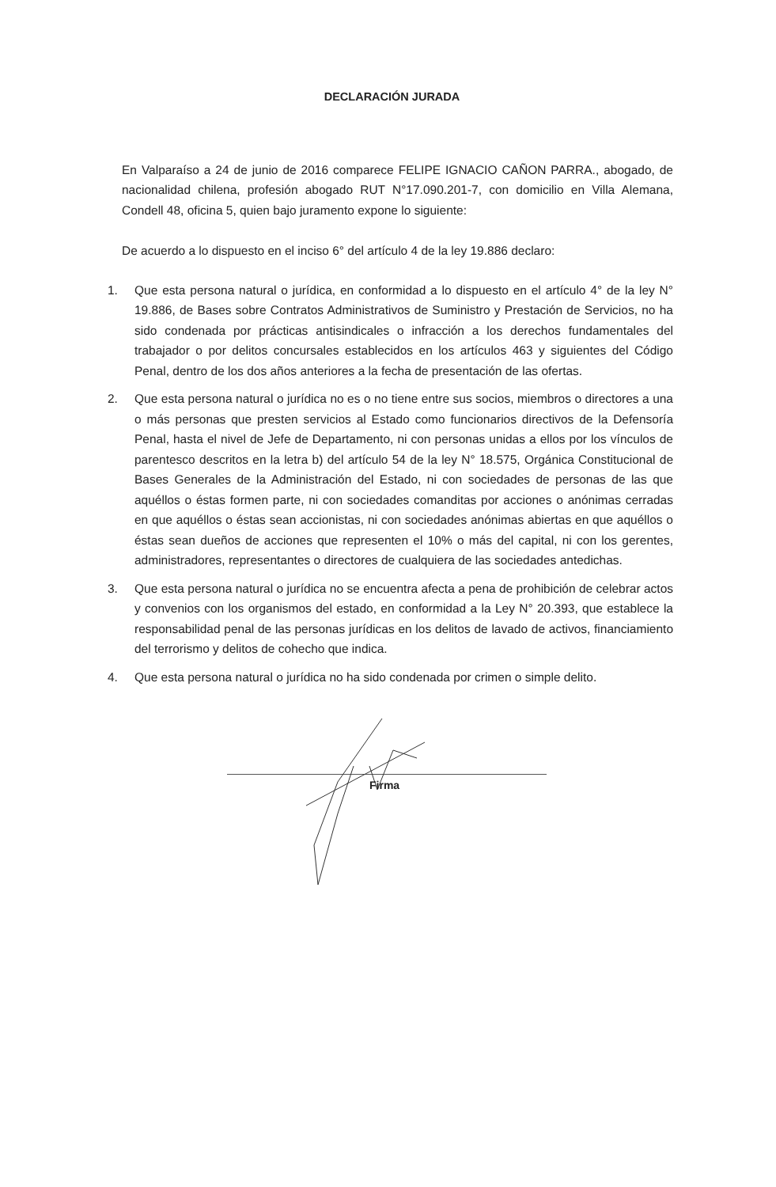DECLARACIÓN JURADA
En Valparaíso a 24 de junio de 2016 comparece FELIPE IGNACIO CAÑON PARRA., abogado, de nacionalidad chilena, profesión abogado RUT N°17.090.201-7, con domicilio en Villa Alemana, Condell 48, oficina 5, quien bajo juramento expone lo siguiente:
De acuerdo a lo dispuesto en el inciso 6° del artículo 4 de la ley 19.886 declaro:
1. Que esta persona natural o jurídica, en conformidad a lo dispuesto en el artículo 4° de la ley N° 19.886, de Bases sobre Contratos Administrativos de Suministro y Prestación de Servicios, no ha sido condenada por prácticas antisindicales o infracción a los derechos fundamentales del trabajador o por delitos concursales establecidos en los artículos 463 y siguientes del Código Penal, dentro de los dos años anteriores a la fecha de presentación de las ofertas.
2. Que esta persona natural o jurídica no es o no tiene entre sus socios, miembros o directores a una o más personas que presten servicios al Estado como funcionarios directivos de la Defensoría Penal, hasta el nivel de Jefe de Departamento, ni con personas unidas a ellos por los vínculos de parentesco descritos en la letra b) del artículo 54 de la ley N° 18.575, Orgánica Constitucional de Bases Generales de la Administración del Estado, ni con sociedades de personas de las que aquéllos o éstas formen parte, ni con sociedades comanditas por acciones o anónimas cerradas en que aquéllos o éstas sean accionistas, ni con sociedades anónimas abiertas en que aquéllos o éstas sean dueños de acciones que representen el 10% o más del capital, ni con los gerentes, administradores, representantes o directores de cualquiera de las sociedades antedichas.
3. Que esta persona natural o jurídica no se encuentra afecta a pena de prohibición de celebrar actos y convenios con los organismos del estado, en conformidad a la Ley N° 20.393, que establece la responsabilidad penal de las personas jurídicas en los delitos de lavado de activos, financiamiento del terrorismo y delitos de cohecho que indica.
4. Que esta persona natural o jurídica no ha sido condenada por crimen o simple delito.
Firma